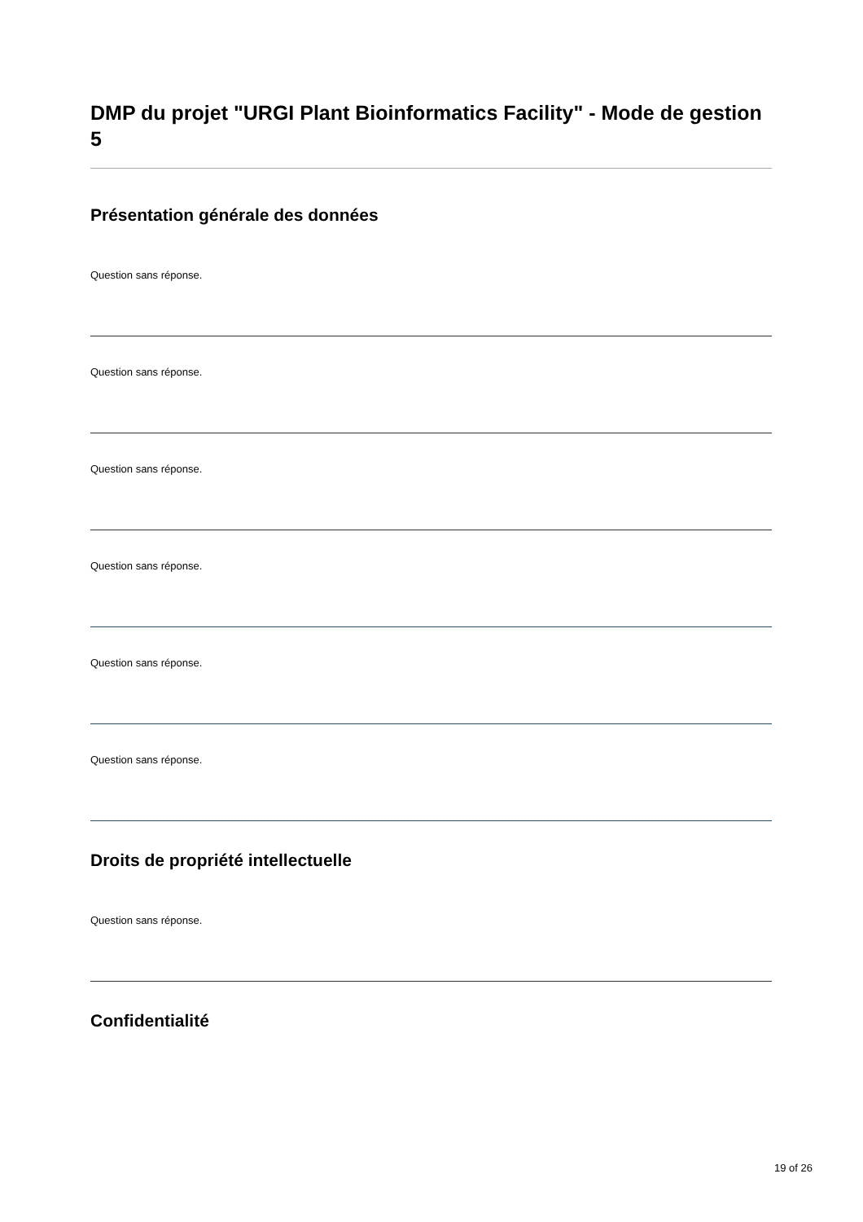DMP du projet "URGI Plant Bioinformatics Facility" - Mode de gestion 5
Présentation générale des données
Question sans réponse.
Question sans réponse.
Question sans réponse.
Question sans réponse.
Question sans réponse.
Question sans réponse.
Droits de propriété intellectuelle
Question sans réponse.
Confidentialité
19 of 26